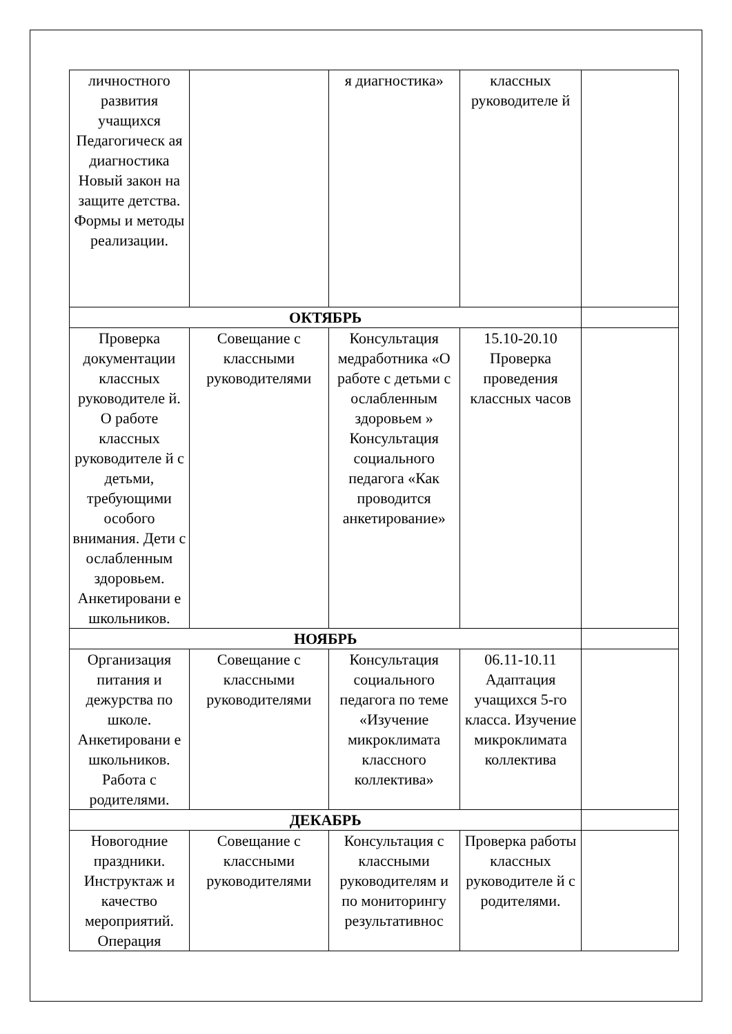| личностного развития учащихся Педагогическ ая диагностика Новый закон на защите детства. Формы и методы реализации. | | я диагностика» | классных руководителе й | |
| ОКТЯБРЬ | | | | |
| Проверка документации классных руководителе й. О работе классных руководителе й с детьми, требующими особого внимания. Дети с ослабленным здоровьем. Анкетировани е школьников. | Совещание с классными руководителями | Консультация медработника «О работе с детьми с ослабленным здоровьем » Консультация социального педагога «Как проводится анкетирование» | 15.10-20.10 Проверка проведения классных часов | |
| НОЯБРЬ | | | | |
| Организация питания и дежурства по школе. Анкетировани е школьников. Работа с родителями. | Совещание с классными руководителями | Консультация социального педагога по теме «Изучение микроклимата классного коллектива» | 06.11-10.11 Адаптация учащихся 5-го класса. Изучение микроклимата коллектива | |
| ДЕКАБРЬ | | | | |
| Новогодние праздники. Инструктаж и качество мероприятий. Операция | Совещание с классными руководителями | Консультация с классными руководителям и по мониторингу результативнос | Проверка работы классных руководителе й с родителями. | |